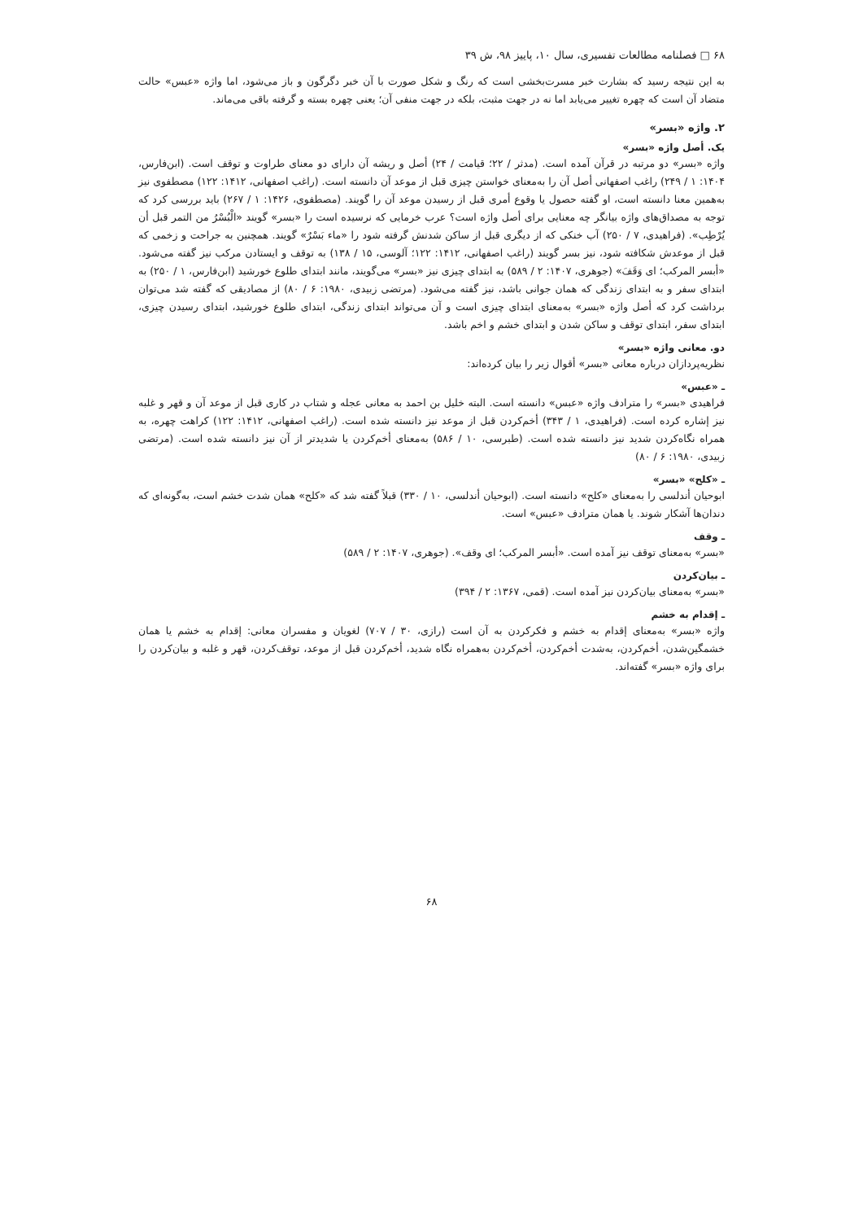۶۸ □ فصلنامه مطالعات تفسیری، سال ۱۰، پاییز ۹۸، ش ۳۹
به این نتیجه رسید که بشارت خبر مسرت‌بخشی است که رنگ و شکل صورت با آن خبر دگرگون و باز می‌شود، اما واژه «عبس» حالت متضاد آن است که چهره تغییر می‌یابد اما نه در جهت مثبت، بلکه در جهت منفی آن؛ یعنی چهره بسته و گرفته باقی می‌ماند.
۲. واژه «بسر»
یک. أصل واژه «بسر»
واژه «بسر» دو مرتبه در قرآن آمده است. (مدثر / ۲۲؛ قیامت / ۲۴) أصل و ریشه آن دارای دو معنای طراوت و توقف است. (ابن‌فارس، ۱۴۰۴: ۱ / ۲۴۹) راغب اصفهانی أصل آن را به‌معنای خواستن چیزی قبل از موعد آن دانسته است. (راغب اصفهانی، ۱۴۱۲: ۱۲۲) مصطفوی نیز به‌همین معنا دانسته است، او گفته حصول یا وقوع أمری قبل از رسیدن موعد آن را گویند. (مصطفوی، ۱۴۲۶: ۱ / ۲۶۷) باید بررسی کرد که توجه به مصداق‌های واژه بیانگر چه معنایی برای أصل واژه است؟ عرب خرمایی که نرسیده است را «بسر» گویند «الْبُسْرُ من التمر قبل أن یُرْطِب». (فراهیدی، ۷ / ۲۵۰) آب خنکی که از دیگری قبل از ساکن شدنش گرفته شود را «ماء بَسْرٌ» گویند. همچنین به جراحت و زخمی که قبل از موعدش شکافته شود، نیز بسر گویند (راغب اصفهانی، ۱۴۱۲: ۱۲۲؛ آلوسی، ۱۵ / ۱۳۸) به توقف و ایستادن مرکب نیز گفته می‌شود. «أبسر المرکب؛ ای وَقَفَ» (جوهری، ۱۴۰۷: ۲ / ۵۸۹) به ابتدای چیزی نیز «بسر» می‌گویند، مانند ابتدای طلوع خورشید (ابن‌فارس، ۱ / ۲۵۰) به ابتدای سفر و به ابتدای زندگی که همان جوانی باشد، نیز گفته می‌شود. (مرتضی زبیدی، ۱۹۸۰: ۶ / ۸۰) از مصادیقی که گفته شد می‌توان برداشت کرد که أصل واژه «بسر» به‌معنای ابتدای چیزی است و آن می‌تواند ابتدای زندگی، ابتدای طلوع خورشید، ابتدای رسیدن چیزی، ابتدای سفر، ابتدای توقف و ساکن شدن و ابتدای خشم و اخم باشد.
دو. معانی واژه «بسر»
نظریه‌پردازان درباره معانی «بسر» أقوال زیر را بیان کرده‌اند:
ـ «عبس»
فراهیدی «بسر» را مترادف واژه «عبس» دانسته است. البته خلیل بن احمد به معانی عجله و شتاب در کاری قبل از موعد آن و قهر و غلبه نیز إشاره کرده است. (فراهیدی، ۱ / ۳۴۳) أخم‌کردن قبل از موعد نیز دانسته شده است. (راغب اصفهانی، ۱۴۱۲: ۱۲۲) کراهت چهره، به همراه نگاه‌کردن شدید نیز دانسته شده است. (طبرسی، ۱۰ / ۵۸۶) به‌معنای أخم‌کردن یا شدیدتر از آن نیز دانسته شده است. (مرتضی زبیدی، ۱۹۸۰: ۶ / ۸۰)
ـ «کلح» «بسر»
ابوحیان أندلسی را به‌معنای «کلح» دانسته است. (ابوحیان أندلسی، ۱۰ / ۳۳۰) قبلاً گفته شد که «کلح» همان شدت خشم است، به‌گونه‌ای که دندان‌ها آشکار شوند. یا همان مترادف «عبس» است.
ـ وقف
«بسر» به‌معنای توقف نیز آمده است. «أبسر المرکب؛ ای وقف». (جوهری، ۱۴۰۷: ۲ / ۵۸۹)
ـ بیان‌کردن
«بسر» به‌معنای بیان‌کردن نیز آمده است. (قمی، ۱۳۶۷: ۲ / ۳۹۴)
ـ إقدام به خشم
واژه «بسر» به‌معنای إقدام به خشم و فکرکردن به آن است (رازی، ۳۰ / ۷۰۷) لغویان و مفسران معانی: إقدام به خشم یا همان خشمگین‌شدن، أخم‌کردن، به‌شدت أخم‌کردن، أخم‌کردن به‌همراه نگاه شدید، أخم‌کردن قبل از موعد، توقف‌کردن، قهر و غلبه و بیان‌کردن را برای واژه «بسر» گفته‌اند.
۶۸